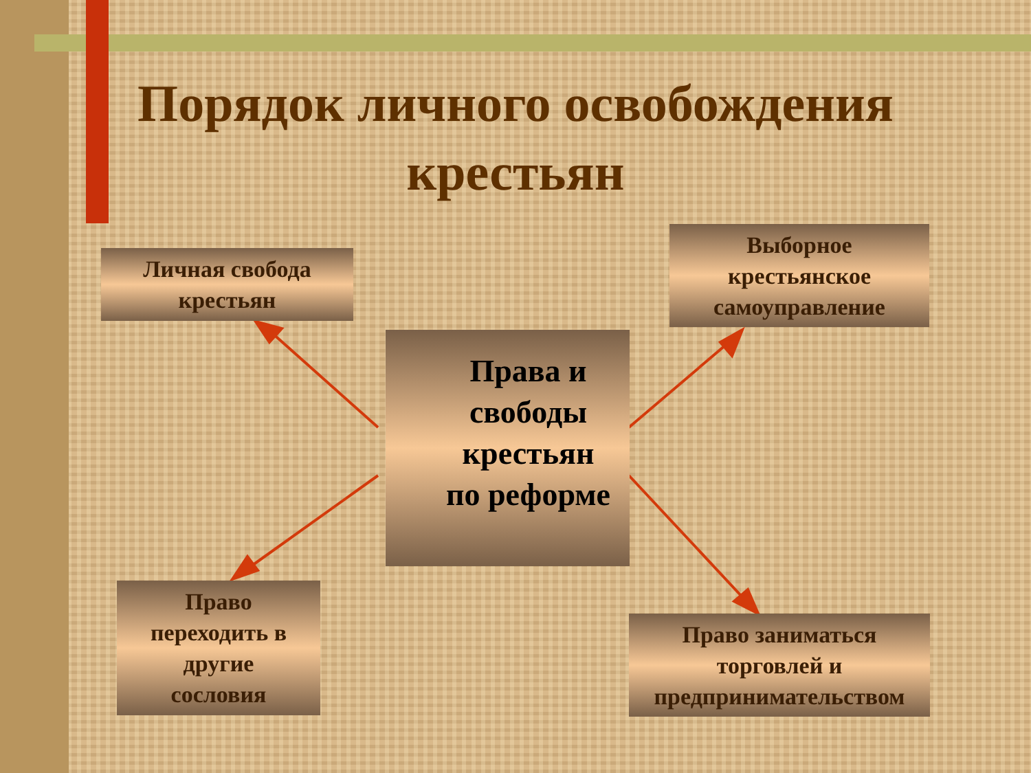Порядок личного освобождения крестьян
Личная свобода
крестьян
Выборное
крестьянское
самоуправление
Права и
свободы
крестьян
по реформе
Право
переходить в
другие
сословия
Право заниматься
торговлей и
предпринимательством